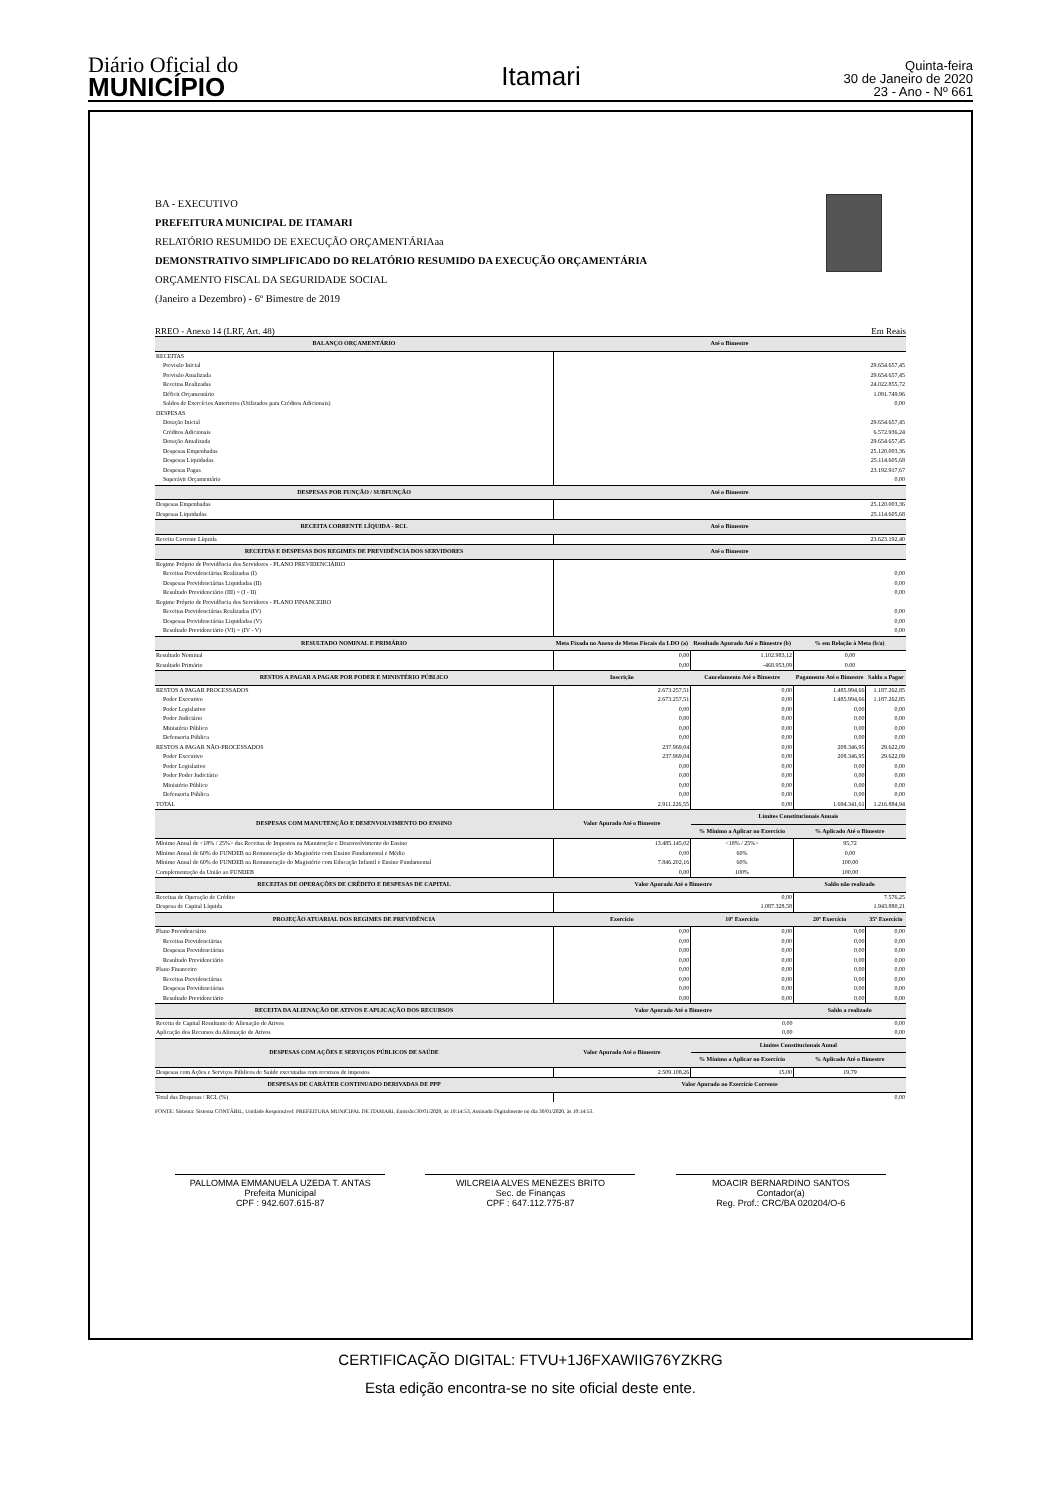Diário Oficial do
MUNICÍPIO
Itamari
Quinta-feira
30 de Janeiro de 2020
23 - Ano - Nº 661
BA - EXECUTIVO
PREFEITURA MUNICIPAL DE ITAMARI
RELATÓRIO RESUMIDO DE EXECUÇÃO ORÇAMENTÁRIAaa
DEMONSTRATIVO SIMPLIFICADO DO RELATÓRIO RESUMIDO DA EXECUÇÃO ORÇAMENTÁRIA
ORÇAMENTO FISCAL DA SEGURIDADE SOCIAL
(Janeiro a Dezembro) - 6º Bimestre de 2019
RREO - Anexo 14 (LRF, Art. 48) Em Reais
| BALANÇO ORÇAMENTÁRIO | Até o Bimestre | | | |
| --- | --- | --- | --- | --- |
| RECEITAS | | | | |
| Previsão Inicial | 29.654.657,45 | | | |
| Previsão Atualizada | 29.654.657,45 | | | |
| Receitas Realizadas | 24.022.855,72 | | | |
| Déficit Orçamentário | 1.091.749,96 | | | |
| Saldos de Exercícios Anteriores (Utilizados para Créditos Adicionais) | 0,00 | | | |
| DESPESAS | | | | |
| Dotação Inicial | 29.654.657,45 | | | |
| Créditos Adicionais | 6.572.936,24 | | | |
| Dotação Atualizada | 29.654.657,45 | | | |
| Despesas Empenhadas | 25.120.003,36 | | | |
| Despesas Liquidadas | 25.114.605,68 | | | |
| Despesas Pagas | 23.192.917,67 | | | |
| Superávit Orçamentário | 0,00 | | | |
| DESPESAS POR FUNÇÃO / SUBFUNÇÃO | Até o Bimestre | | | |
| Despesas Empenhadas | 25.120.003,36 | | | |
| Despesas Liquidadas | 25.114.605,68 | | | |
| RECEITA CORRENTE LÍQUIDA - RCL | Até o Bimestre | | | |
| Receita Corrente Líquida | 23.623.192,40 | | | |
| RECEITAS E DESPESAS DOS REGIMES DE PREVIDÊNCIA DOS SERVIDORES | Até o Bimestre | | | |
| Regime Próprio de Previdência dos Servidores - PLANO PREVIDENCIÁRIO | | | | |
| Receitas Previdenciárias Realizadas (I) | 0,00 | | | |
| Despesas Previdenciárias Liquidadas (II) | 0,00 | | | |
| Resultado Previdenciário (III) = (I - II) | 0,00 | | | |
| Regime Próprio de Previdência dos Servidores - PLANO FINANCEIRO | | | | |
| Receitas Previdenciárias Realizadas (IV) | 0,00 | | | |
| Despesas Previdenciárias Liquidadas (V) | 0,00 | | | |
| Resultado Previdenciário (VI) = (IV - V) | 0,00 | | | |
| RESULTADO NOMINAL E PRIMÁRIO | Meta Fixada no Anexo de Metas Fiscais da LDO (a) | Resultado Apurado Até o Bimestre (b) | % em Relação à Meta (b/a) | |
| Resultado Nominal | 0,00 | 1.102.983,12 | 0,00 | |
| Resultado Primário | 0,00 | -468.953,09 | 0.00 | |
| RESTOS A PAGAR A PAGAR POR PODER E MINISTÉRIO PÚBLICO | Inscrição | Cancelamento Até o Bimestre | Pagamento Até o Bimestre | Saldo a Pagar |
| RESTOS A PAGAR PROCESSADOS | 2.673.257,51 | 0,00 | 1.485.994,66 | 1.187.262,85 |
| Poder Executivo | 2.673.257,51 | 0,00 | 1.485.994,66 | 1.187.262,85 |
| Poder Legislativo | 0,00 | 0,00 | 0,00 | 0,00 |
| Poder Judiciário | 0,00 | 0,00 | 0,00 | 0,00 |
| Ministério Público | 0,00 | 0,00 | 0,00 | 0,00 |
| Defensoria Pública | 0,00 | 0,00 | 0,00 | 0,00 |
| RESTOS A PAGAR NÃO-PROCESSADOS | 237.969,04 | 0,00 | 208.346,95 | 29.622,09 |
| Poder Executivo | 237.969,04 | 0,00 | 208.346,95 | 29.622,09 |
| Poder Legislativo | 0,00 | 0,00 | 0,00 | 0,00 |
| Poder Poder Judiciário | 0,00 | 0,00 | 0,00 | 0,00 |
| Ministério Público | 0,00 | 0,00 | 0,00 | 0,00 |
| Defensoria Pública | 0,00 | 0,00 | 0,00 | 0,00 |
| TOTAL | 2.911.226,55 | 0,00 | 1.694.341,61 | 1.216.884,94 |
| DESPESAS COM MANUTENÇÃO E DESENVOLVIMENTO DO ENSINO | Valor Apurado Até o Bimestre | Limites Constitucionais Anuais | | |
| | | % Mínimo a Aplicar no Exercício | % Aplicado Até o Bimestre | |
| Mínimo Anual de <18% / 25%> das Receitas de Impostos na Manutenção e Desenvolvimento do Ensino | 13.485.145,02 | <18% / 25%> | 95,72 | |
| Mínimo Anual de 60% do FUNDEB na Remuneração do Magistério com Ensino Fundamental e Médio | 0,00 | 60% | 0,00 | |
| Mínimo Anual de 60% do FUNDEB na Remuneração do Magistério com Educação Infantil e Ensino Fundamental | 7.846.202,16 | 60% | 100,00 | |
| Complementação da União ao FUNDEB | 0,00 | 100% | 100,00 | |
| RECEITAS DE OPERAÇÕES DE CRÉDITO E DESPESAS DE CAPITAL | Valor Apurado Até o Bimestre | | Saldo não realizado | |
| Receitas de Operação de Crédito | 0,00 | | 7.576,25 | |
| Despesa de Capital Líquida | 1.087.328,58 | | 1.943.880,21 | |
| PROJEÇÃO ATUARIAL DOS REGIMES DE PREVIDÊNCIA | Exercício | 10º Exercício | 20º Exercício | 35º Exercício |
| Plano Previdenciário | 0,00 | 0,00 | 0,00 | 0,00 |
| Receitas Previdenciárias | 0,00 | 0,00 | 0,00 | 0,00 |
| Despesas Previdenciárias | 0,00 | 0,00 | 0,00 | 0,00 |
| Resultado Previdenciário | 0,00 | 0,00 | 0,00 | 0,00 |
| Plano Financeiro | 0,00 | 0,00 | 0,00 | 0,00 |
| Receitas Previdenciárias | 0,00 | 0,00 | 0,00 | 0,00 |
| Despesas Previdenciárias | 0,00 | 0,00 | 0,00 | 0,00 |
| Resultado Previdenciário | 0,00 | 0,00 | 0,00 | 0,00 |
| RECEITA DA ALIENAÇÃO DE ATIVOS E APLICAÇÃO DOS RECURSOS | Valor Apurado Até o Bimestre | | Saldo a realizado | |
| Receita de Capital Resultante de Alienação de Ativos | 0,00 | | 0,00 | |
| Aplicação dos Recursos da Alienação de Ativos | 0,00 | | 0,00 | |
| DESPESAS COM AÇÕES E SERVIÇOS PÚBLICOS DE SAÚDE | Valor Apurado Até o Bimestre | Limites Constitucionais Anual | | |
| | | % Mínimo a Aplicar no Exercício | % Aplicado Até o Bimestre | |
| Despesas com Ações e Serviços Públicos de Saúde executadas com recursos de impostos | 2.509.108,26 | 15,00 | 19,79 | |
| DESPESAS DE CARÁTER CONTINUADO DERIVADAS DE PPP | Valor Apurado no Exercício Corrente | | | |
| Total das Despesas / RCL (%) | 0,00 | | | |
FONTE: Sistema: Sistema CONTÁBIL, Unidade Responsável: PREFEITURA MUNICIPAL DE ITAMARI, Emissão:30/01/2020, às 10:14:53, Assinado Digitalmente no dia 30/01/2020, às 10:14:53.
PALLOMMA EMMANUELA UZEDA T. ANTAS
Prefeita Municipal
CPF : 942.607.615-87
WILCREIA ALVES MENEZES BRITO
Sec. de Finanças
CPF : 647.112.775-87
MOACIR BERNARDINO SANTOS
Contador(a)
Reg. Prof.: CRC/BA 020204/O-6
CERTIFICAÇÃO DIGITAL: FTVU+1J6FXAWIIG76YZKRG
Esta edição encontra-se no site oficial deste ente.